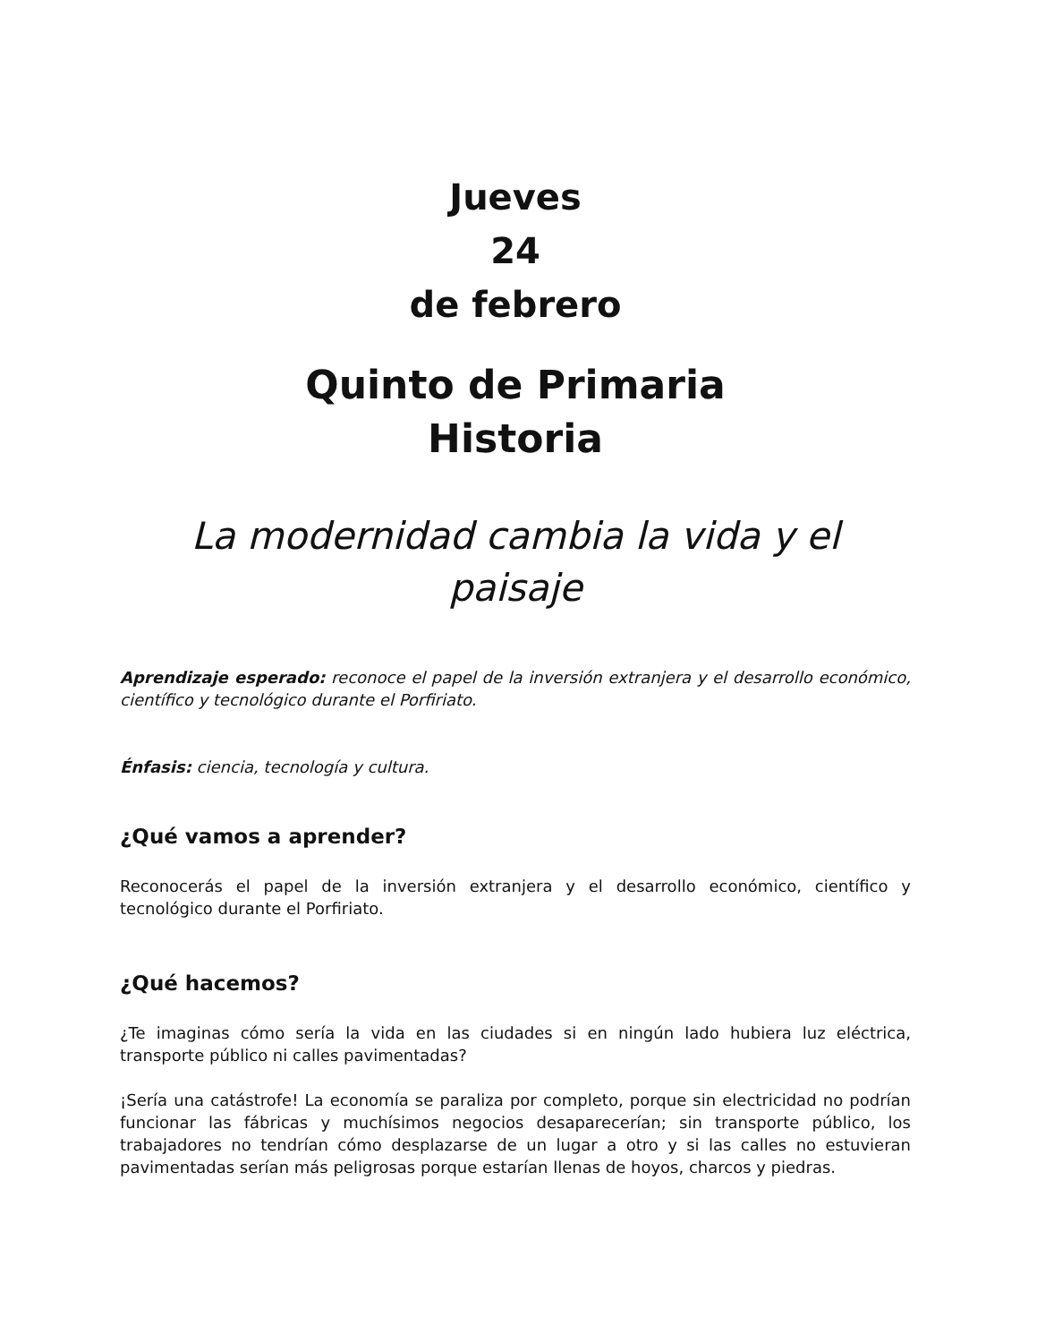Jueves
24
de febrero
Quinto de Primaria
Historia
La modernidad cambia la vida y el paisaje
Aprendizaje esperado: reconoce el papel de la inversión extranjera y el desarrollo económico, científico y tecnológico durante el Porfiriato.
Énfasis: ciencia, tecnología y cultura.
¿Qué vamos a aprender?
Reconocerás el papel de la inversión extranjera y el desarrollo económico, científico y tecnológico durante el Porfiriato.
¿Qué hacemos?
¿Te imaginas cómo sería la vida en las ciudades si en ningún lado hubiera luz eléctrica, transporte público ni calles pavimentadas?
¡Sería una catástrofe! La economía se paraliza por completo, porque sin electricidad no podrían funcionar las fábricas y muchísimos negocios desaparecerían; sin transporte público, los trabajadores no tendrían cómo desplazarse de un lugar a otro y si las calles no estuvieran pavimentadas serían más peligrosas porque estarían llenas de hoyos, charcos y piedras.